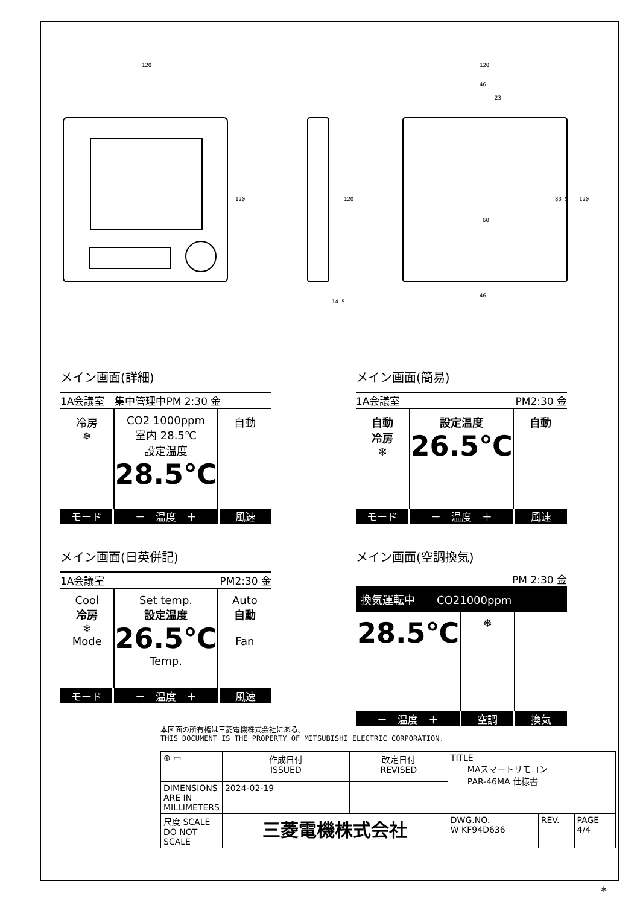120 120
46
23
60
46
14.5
120 120 120 83.5
メイン画面(詳細)
1A会議室　集中管理中PM 2:30 金
冷房
❄
CO2 1000ppm
室内 28.5℃
設定温度
28.5℃
自動
モード －　温度　＋ 風速
メイン画面(簡易)
1A会議室 PM2:30 金
自動
冷房
❄
設定温度
26.5℃
自動
モード －　温度　＋ 風速
メイン画面(日英併記)
1A会議室 PM2:30 金
Cool
冷房
❄
Mode
Set temp.
設定温度
26.5℃
Temp.
Auto
自動
Fan
モード －　温度　＋ 風速
メイン画面(空調換気)
PM 2:30 金
換気運転中　　CO21000ppm
28.5℃
❄
－　温度　＋ 空調 換気
本図面の所有権は三菱電機株式会社にある。
THIS DOCUMENT IS THE PROPERTY OF MITSUBISHI ELECTRIC CORPORATION.
| ⊕ ▭ | 作成日付 ISSUED | 改定日付 REVISED | TITLE MAスマートリモコン PAR-46MA 仕様書 | | |
| DIMENSIONS ARE IN MILLIMETERS | 2024-02-19 | | | | |
| 尺度 SCALE DO NOT SCALE | 三菱電機株式会社 | | DWG.NO. W KF94D636 | REV. | PAGE 4/4 |
*